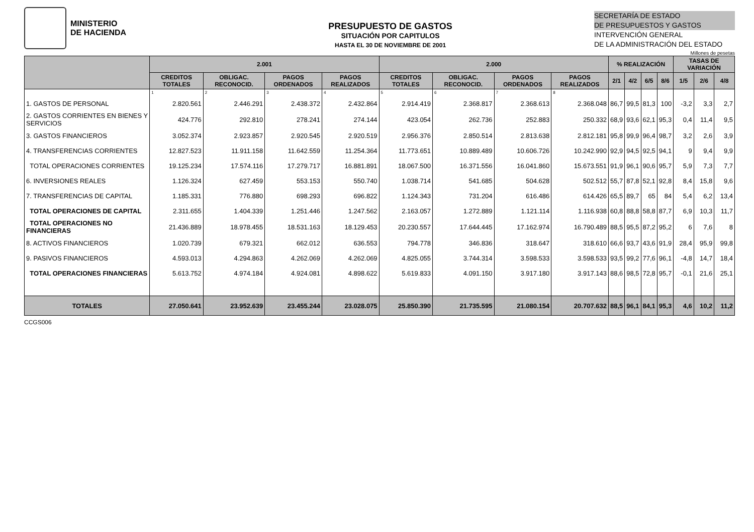MINISTERIO
DE HACIENDA
PRESUPUESTO DE GASTOS
SITUACIÓN POR CAPITULOS
HASTA EL 30 DE NOVIEMBRE DE 2001
SECRETARÍA DE ESTADO
DE PRESUPUESTOS Y GASTOS
INTERVENCIÓN GENERAL
DE LA ADMINISTRACIÓN DEL ESTADO
Millones de pesetas
| | 2.001 | | | | 2.000 | | | | % REALIZACIÓN | | | | TASAS DE VARIACIÓN | | |
| --- | --- | --- | --- | --- | --- | --- | --- | --- | --- | --- | --- | --- | --- | --- | --- |
| | CREDITOS TOTALES | OBLIGAC. RECONOCID. | PAGOS ORDENADOS | PAGOS REALIZADOS | CREDITOS TOTALES | OBLIGAC. RECONOCID. | PAGOS ORDENADOS | PAGOS REALIZADOS | 2/1 | 4/2 | 6/5 | 8/6 | 1/5 | 2/6 | 4/8 |
| | 1 | 2 | 3 | 4 | 5 | 6 | 7 | 8 | | | | | | | |
| 1. GASTOS DE PERSONAL | 2.820.561 | 2.446.291 | 2.438.372 | 2.432.864 | 2.914.419 | 2.368.817 | 2.368.613 | 2.368.048 | 86,7 | 99,5 | 81,3 | 100 | -3,2 | 3,3 | 2,7 |
| 2. GASTOS CORRIENTES EN BIENES Y SERVICIOS | 424.776 | 292.810 | 278.241 | 274.144 | 423.054 | 262.736 | 252.883 | 250.332 | 68,9 | 93,6 | 62,1 | 95,3 | 0,4 | 11,4 | 9,5 |
| 3. GASTOS FINANCIEROS | 3.052.374 | 2.923.857 | 2.920.545 | 2.920.519 | 2.956.376 | 2.850.514 | 2.813.638 | 2.812.181 | 95,8 | 99,9 | 96,4 | 98,7 | 3,2 | 2,6 | 3,9 |
| 4. TRANSFERENCIAS CORRIENTES | 12.827.523 | 11.911.158 | 11.642.559 | 11.254.364 | 11.773.651 | 10.889.489 | 10.606.726 | 10.242.990 | 92,9 | 94,5 | 92,5 | 94,1 | 9 | 9,4 | 9,9 |
| TOTAL OPERACIONES CORRIENTES | 19.125.234 | 17.574.116 | 17.279.717 | 16.881.891 | 18.067.500 | 16.371.556 | 16.041.860 | 15.673.551 | 91,9 | 96,1 | 90,6 | 95,7 | 5,9 | 7,3 | 7,7 |
| 6. INVERSIONES REALES | 1.126.324 | 627.459 | 553.153 | 550.740 | 1.038.714 | 541.685 | 504.628 | 502.512 | 55,7 | 87,8 | 52,1 | 92,8 | 8,4 | 15,8 | 9,6 |
| 7. TRANSFERENCIAS DE CAPITAL | 1.185.331 | 776.880 | 698.293 | 696.822 | 1.124.343 | 731.204 | 616.486 | 614.426 | 65,5 | 89,7 | 65 | 84 | 5,4 | 6,2 | 13,4 |
| TOTAL OPERACIONES DE CAPITAL | 2.311.655 | 1.404.339 | 1.251.446 | 1.247.562 | 2.163.057 | 1.272.889 | 1.121.114 | 1.116.938 | 60,8 | 88,8 | 58,8 | 87,7 | 6,9 | 10,3 | 11,7 |
| TOTAL OPERACIONES NO FINANCIERAS | 21.436.889 | 18.978.455 | 18.531.163 | 18.129.453 | 20.230.557 | 17.644.445 | 17.162.974 | 16.790.489 | 88,5 | 95,5 | 87,2 | 95,2 | 6 | 7,6 | 8 |
| 8. ACTIVOS FINANCIEROS | 1.020.739 | 679.321 | 662.012 | 636.553 | 794.778 | 346.836 | 318.647 | 318.610 | 66,6 | 93,7 | 43,6 | 91,9 | 28,4 | 95,9 | 99,8 |
| 9. PASIVOS FINANCIEROS | 4.593.013 | 4.294.863 | 4.262.069 | 4.262.069 | 4.825.055 | 3.744.314 | 3.598.533 | 3.598.533 | 93,5 | 99,2 | 77,6 | 96,1 | -4,8 | 14,7 | 18,4 |
| TOTAL OPERACIONES FINANCIERAS | 5.613.752 | 4.974.184 | 4.924.081 | 4.898.622 | 5.619.833 | 4.091.150 | 3.917.180 | 3.917.143 | 88,6 | 98,5 | 72,8 | 95,7 | -0,1 | 21,6 | 25,1 |
| TOTALES | 27.050.641 | 23.952.639 | 23.455.244 | 23.028.075 | 25.850.390 | 21.735.595 | 21.080.154 | 20.707.632 | 88,5 | 96,1 | 84,1 | 95,3 | 4,6 | 10,2 | 11,2 |
CCGS006